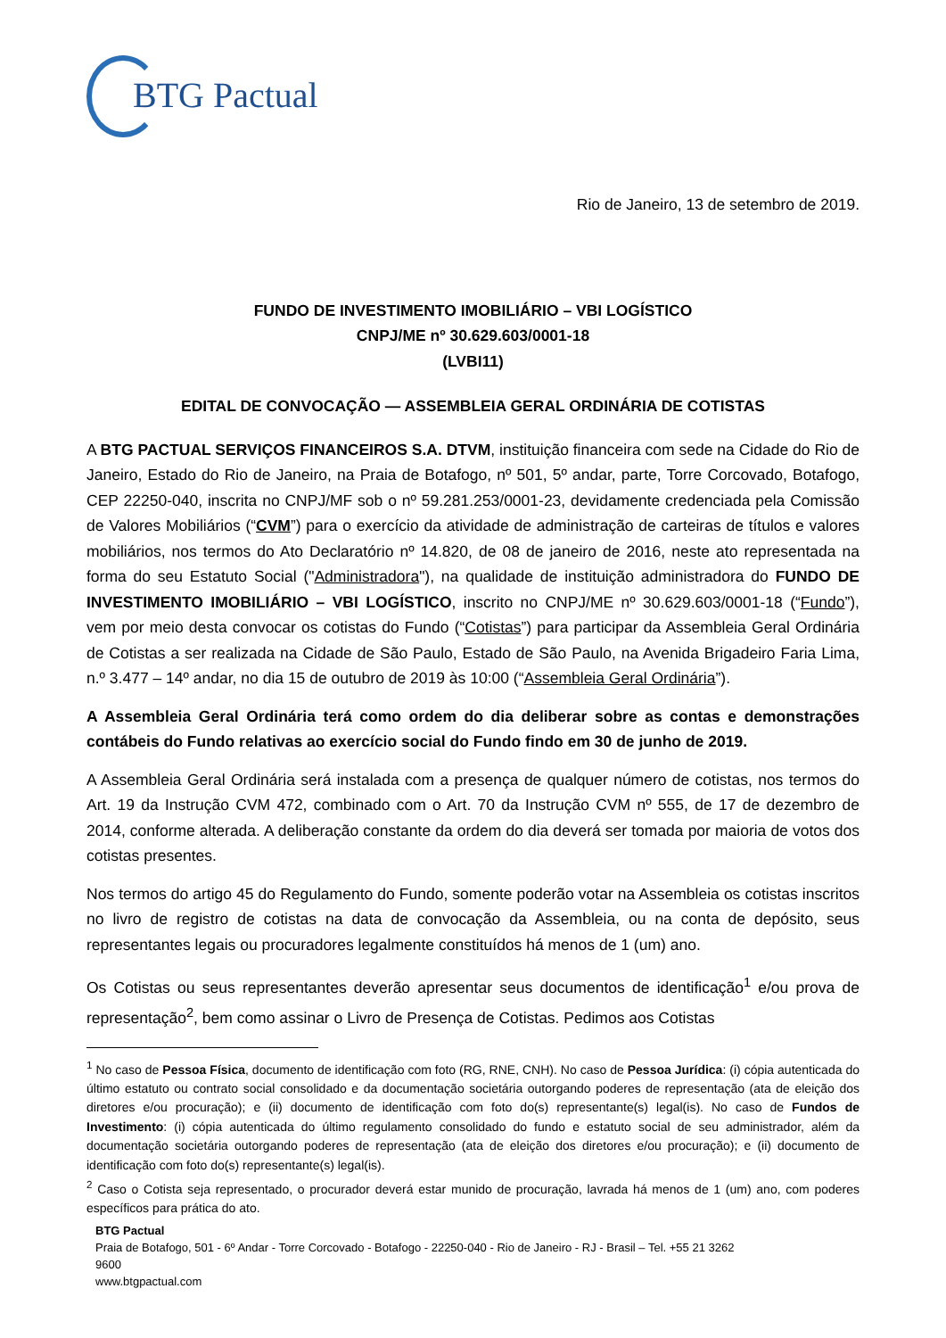BTG Pactual
Rio de Janeiro, 13 de setembro de 2019.
FUNDO DE INVESTIMENTO IMOBILIÁRIO – VBI LOGÍSTICO
CNPJ/ME nº 30.629.603/0001-18
(LVBI11)
EDITAL DE CONVOCAÇÃO — ASSEMBLEIA GERAL ORDINÁRIA DE COTISTAS
A BTG PACTUAL SERVIÇOS FINANCEIROS S.A. DTVM, instituição financeira com sede na Cidade do Rio de Janeiro, Estado do Rio de Janeiro, na Praia de Botafogo, nº 501, 5º andar, parte, Torre Corcovado, Botafogo, CEP 22250-040, inscrita no CNPJ/MF sob o nº 59.281.253/0001-23, devidamente credenciada pela Comissão de Valores Mobiliários (“CVM”) para o exercício da atividade de administração de carteiras de títulos e valores mobiliários, nos termos do Ato Declaratório nº 14.820, de 08 de janeiro de 2016, neste ato representada na forma do seu Estatuto Social ("Administradora"), na qualidade de instituição administradora do FUNDO DE INVESTIMENTO IMOBILIÁRIO – VBI LOGÍSTICO, inscrito no CNPJ/ME nº 30.629.603/0001-18 (“Fundo”), vem por meio desta convocar os cotistas do Fundo (“Cotistas”) para participar da Assembleia Geral Ordinária de Cotistas a ser realizada na Cidade de São Paulo, Estado de São Paulo, na Avenida Brigadeiro Faria Lima, n.º 3.477 – 14º andar, no dia 15 de outubro de 2019 às 10:00 (“Assembleia Geral Ordinária”).
A Assembleia Geral Ordinária terá como ordem do dia deliberar sobre as contas e demonstrações contábeis do Fundo relativas ao exercício social do Fundo findo em 30 de junho de 2019.
A Assembleia Geral Ordinária será instalada com a presença de qualquer número de cotistas, nos termos do Art. 19 da Instrução CVM 472, combinado com o Art. 70 da Instrução CVM nº 555, de 17 de dezembro de 2014, conforme alterada. A deliberação constante da ordem do dia deverá ser tomada por maioria de votos dos cotistas presentes.
Nos termos do artigo 45 do Regulamento do Fundo, somente poderão votar na Assembleia os cotistas inscritos no livro de registro de cotistas na data de convocação da Assembleia, ou na conta de depósito, seus representantes legais ou procuradores legalmente constituídos há menos de 1 (um) ano.
Os Cotistas ou seus representantes deverão apresentar seus documentos de identificação<sup>1</sup> e/ou prova de representação<sup>2</sup>, bem como assinar o Livro de Presença de Cotistas. Pedimos aos Cotistas
<sup>1</sup> No caso de Pessoa Física, documento de identificação com foto (RG, RNE, CNH). No caso de Pessoa Jurídica: (i) cópia autenticada do último estatuto ou contrato social consolidado e da documentação societária outorgando poderes de representação (ata de eleição dos diretores e/ou procuração); e (ii) documento de identificação com foto do(s) representante(s) legal(is). No caso de Fundos de Investimento: (i) cópia autenticada do último regulamento consolidado do fundo e estatuto social de seu administrador, além da documentação societária outorgando poderes de representação (ata de eleição dos diretores e/ou procuração); e (ii) documento de identificação com foto do(s) representante(s) legal(is).
<sup>2</sup> Caso o Cotista seja representado, o procurador deverá estar munido de procuração, lavrada há menos de 1 (um) ano, com poderes específicos para prática do ato.
BTG Pactual
Praia de Botafogo, 501 - 6º Andar - Torre Corcovado - Botafogo - 22250-040 - Rio de Janeiro - RJ - Brasil – Tel. +55 21 3262
9600
www.btgpactual.com